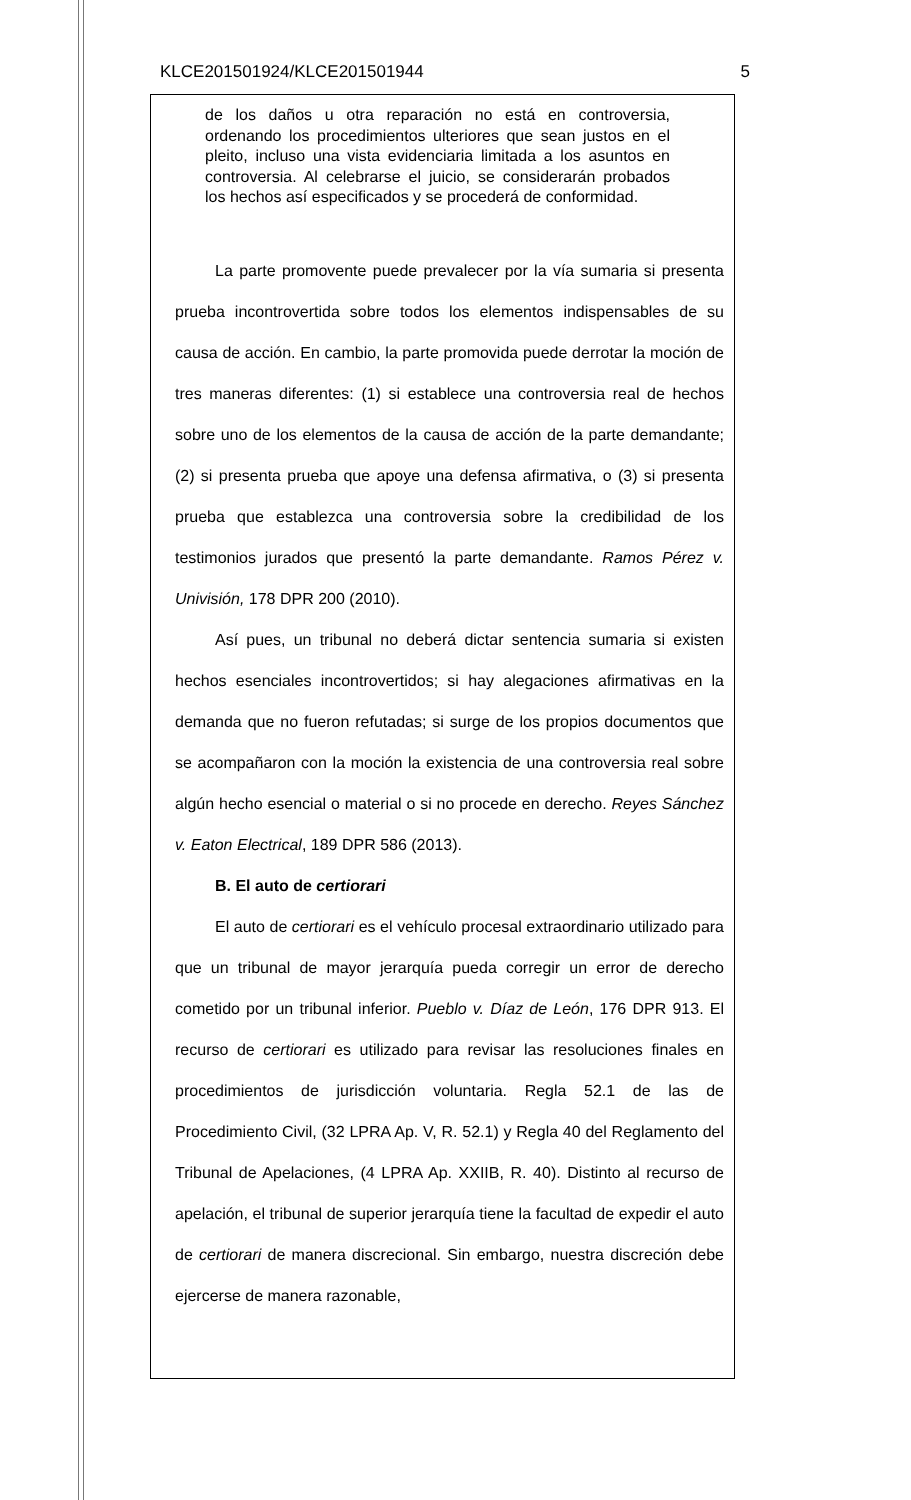KLCE201501924/KLCE201501944 5
de los daños u otra reparación no está en controversia, ordenando los procedimientos ulteriores que sean justos en el pleito, incluso una vista evidenciaria limitada a los asuntos en controversia. Al celebrarse el juicio, se considerarán probados los hechos así especificados y se procederá de conformidad.
La parte promovente puede prevalecer por la vía sumaria si presenta prueba incontrovertida sobre todos los elementos indispensables de su causa de acción. En cambio, la parte promovida puede derrotar la moción de tres maneras diferentes: (1) si establece una controversia real de hechos sobre uno de los elementos de la causa de acción de la parte demandante; (2) si presenta prueba que apoye una defensa afirmativa, o (3) si presenta prueba que establezca una controversia sobre la credibilidad de los testimonios jurados que presentó la parte demandante. Ramos Pérez v. Univisión, 178 DPR 200 (2010).
Así pues, un tribunal no deberá dictar sentencia sumaria si existen hechos esenciales incontrovertidos; si hay alegaciones afirmativas en la demanda que no fueron refutadas; si surge de los propios documentos que se acompañaron con la moción la existencia de una controversia real sobre algún hecho esencial o material o si no procede en derecho. Reyes Sánchez v. Eaton Electrical, 189 DPR 586 (2013).
B. El auto de certiorari
El auto de certiorari es el vehículo procesal extraordinario utilizado para que un tribunal de mayor jerarquía pueda corregir un error de derecho cometido por un tribunal inferior. Pueblo v. Díaz de León, 176 DPR 913. El recurso de certiorari es utilizado para revisar las resoluciones finales en procedimientos de jurisdicción voluntaria. Regla 52.1 de las de Procedimiento Civil, (32 LPRA Ap. V, R. 52.1) y Regla 40 del Reglamento del Tribunal de Apelaciones, (4 LPRA Ap. XXIIB, R. 40). Distinto al recurso de apelación, el tribunal de superior jerarquía tiene la facultad de expedir el auto de certiorari de manera discrecional. Sin embargo, nuestra discreción debe ejercerse de manera razonable,